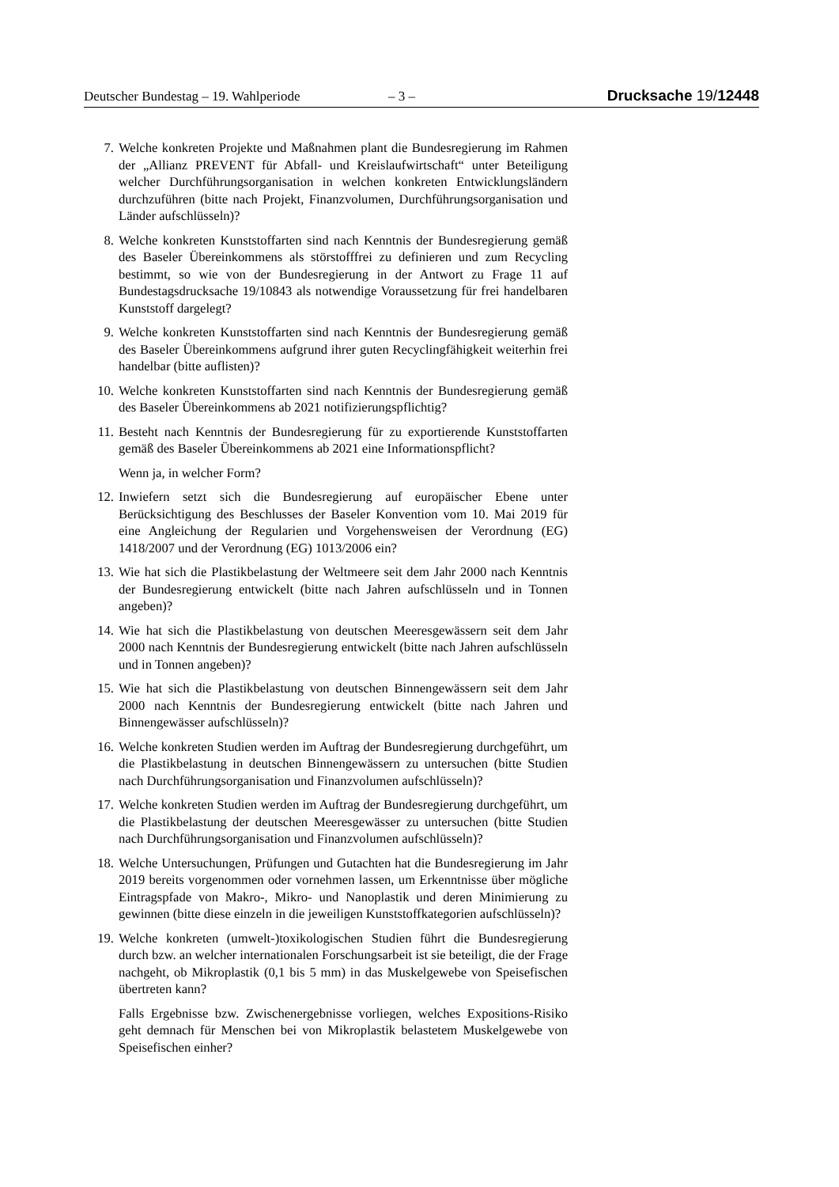Deutscher Bundestag – 19. Wahlperiode – 3 – Drucksache 19/12448
7. Welche konkreten Projekte und Maßnahmen plant die Bundesregierung im Rahmen der „Allianz PREVENT für Abfall- und Kreislaufwirtschaft“ unter Beteiligung welcher Durchführungsorganisation in welchen konkreten Entwicklungsländern durchzuführen (bitte nach Projekt, Finanzvolumen, Durchführungsorganisation und Länder aufschlüsseln)?
8. Welche konkreten Kunststoffarten sind nach Kenntnis der Bundesregierung gemäß des Baseler Übereinkommens als störstofffrei zu definieren und zum Recycling bestimmt, so wie von der Bundesregierung in der Antwort zu Frage 11 auf Bundestagsdrucksache 19/10843 als notwendige Voraussetzung für frei handelbaren Kunststoff dargelegt?
9. Welche konkreten Kunststoffarten sind nach Kenntnis der Bundesregierung gemäß des Baseler Übereinkommens aufgrund ihrer guten Recyclingfähigkeit weiterhin frei handelbar (bitte auflisten)?
10. Welche konkreten Kunststoffarten sind nach Kenntnis der Bundesregierung gemäß des Baseler Übereinkommens ab 2021 notifizierungspflichtig?
11. Besteht nach Kenntnis der Bundesregierung für zu exportierende Kunststoffarten gemäß des Baseler Übereinkommens ab 2021 eine Informationspflicht?
Wenn ja, in welcher Form?
12. Inwiefern setzt sich die Bundesregierung auf europäischer Ebene unter Berücksichtigung des Beschlusses der Baseler Konvention vom 10. Mai 2019 für eine Angleichung der Regularien und Vorgehensweisen der Verordnung (EG) 1418/2007 und der Verordnung (EG) 1013/2006 ein?
13. Wie hat sich die Plastikbelastung der Weltmeere seit dem Jahr 2000 nach Kenntnis der Bundesregierung entwickelt (bitte nach Jahren aufschlüsseln und in Tonnen angeben)?
14. Wie hat sich die Plastikbelastung von deutschen Meeresgewässern seit dem Jahr 2000 nach Kenntnis der Bundesregierung entwickelt (bitte nach Jahren aufschlüsseln und in Tonnen angeben)?
15. Wie hat sich die Plastikbelastung von deutschen Binnengewässern seit dem Jahr 2000 nach Kenntnis der Bundesregierung entwickelt (bitte nach Jahren und Binnengewässer aufschlüsseln)?
16. Welche konkreten Studien werden im Auftrag der Bundesregierung durchgeführt, um die Plastikbelastung in deutschen Binnengewässern zu untersuchen (bitte Studien nach Durchführungsorganisation und Finanzvolumen aufschlüsseln)?
17. Welche konkreten Studien werden im Auftrag der Bundesregierung durchgeführt, um die Plastikbelastung der deutschen Meeresgewässer zu untersuchen (bitte Studien nach Durchführungsorganisation und Finanzvolumen aufschlüsseln)?
18. Welche Untersuchungen, Prüfungen und Gutachten hat die Bundesregierung im Jahr 2019 bereits vorgenommen oder vornehmen lassen, um Erkenntnisse über mögliche Eintragspfade von Makro-, Mikro- und Nanoplastik und deren Minimierung zu gewinnen (bitte diese einzeln in die jeweiligen Kunststoffkategorien aufschlüsseln)?
19. Welche konkreten (umwelt-)toxikologischen Studien führt die Bundesregierung durch bzw. an welcher internationalen Forschungsarbeit ist sie beteiligt, die der Frage nachgeht, ob Mikroplastik (0,1 bis 5 mm) in das Muskelgewebe von Speisefischen übertreten kann?
Falls Ergebnisse bzw. Zwischenergebnisse vorliegen, welches Expositions-Risiko geht demnach für Menschen bei von Mikroplastik belastetem Muskelgewebe von Speisefischen einher?